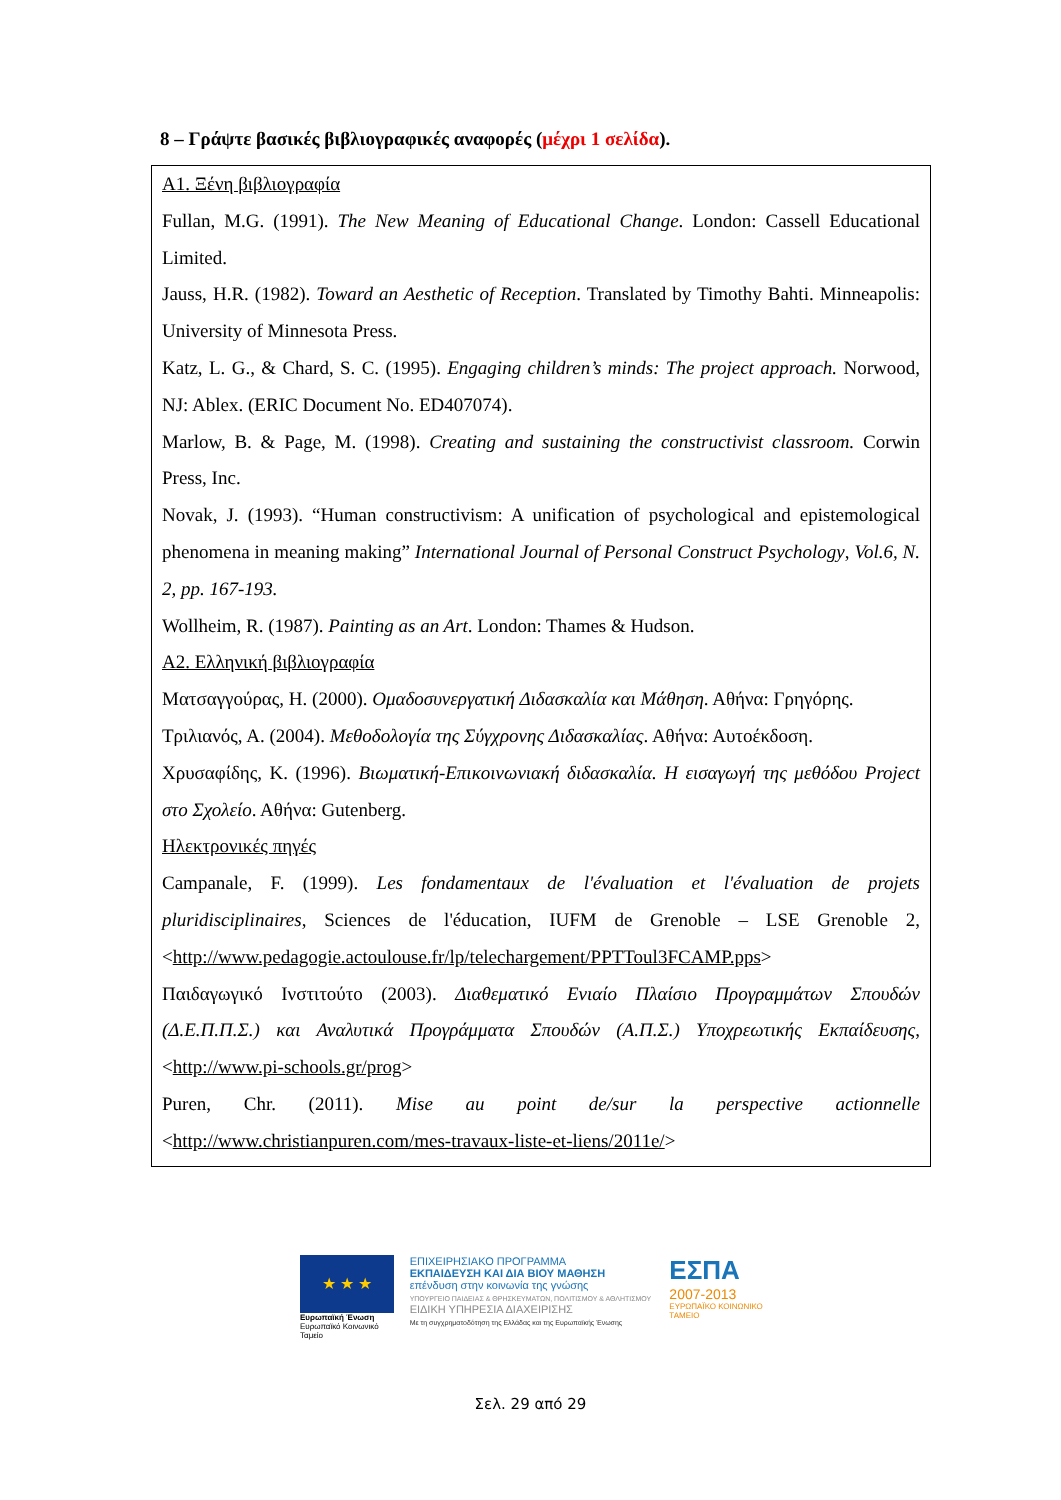8 – Γράψτε βασικές βιβλιογραφικές αναφορές (μέχρι 1 σελίδα).
Α1. Ξένη βιβλιογραφία
Fullan, M.G. (1991). The New Meaning of Educational Change. London: Cassell Educational Limited.
Jauss, H.R. (1982). Toward an Aesthetic of Reception. Translated by Timothy Bahti. Minneapolis: University of Minnesota Press.
Katz, L. G., & Chard, S. C. (1995). Engaging children’s minds: The project approach. Norwood, NJ: Ablex. (ERIC Document No. ED407074).
Marlow, B. & Page, M. (1998). Creating and sustaining the constructivist classroom. Corwin Press, Inc.
Novak, J. (1993). “Human constructivism: A unification of psychological and epistemological phenomena in meaning making” International Journal of Personal Construct Psychology, Vol.6, N. 2, pp. 167-193.
Wollheim, R. (1987). Painting as an Art. London: Thames & Hudson.
Α2. Ελληνική βιβλιογραφία
Ματσαγγούρας, Η. (2000). Ομαδοσυνεργατική Διδασκαλία και Μάθηση. Αθήνα: Γρηγόρης.
Τριλιανός, Α. (2004). Μεθοδολογία της Σύγχρονης Διδασκαλίας. Αθήνα: Αυτοέκδοση.
Χρυσαφίδης, Κ. (1996). Βιωματική-Επικοινωνιακή διδασκαλία. Η εισαγωγή της μεθόδου Project στο Σχολείο. Αθήνα: Gutenberg.
Ηλεκτρονικές πηγές
Campanale, F. (1999). Les fondamentaux de l'évaluation et l'évaluation de projets pluridisciplinaires, Sciences de l'éducation, IUFM de Grenoble – LSE Grenoble 2, <http://www.pedagogie.actoulouse.fr/lp/telechargement/PPTToul3FCAMP.pps>
Παιδαγωγικό Ινστιτούτο (2003). Διαθεματικό Ενιαίο Πλαίσιο Προγραμμάτων Σπουδών (Δ.Ε.Π.Π.Σ.) και Αναλυτικά Προγράμματα Σπουδών (Α.Π.Σ.) Υποχρεωτικής Εκπαίδευσης, <http://www.pi-schools.gr/prog>
Puren, Chr. (2011). Mise au point de/sur la perspective actionnelle <http://www.christianpuren.com/mes-travaux-liste-et-liens/2011e/>
★ ★ ★
Ευρωπαϊκή Ένωση
Ευρωπαϊκό Κοινωνικό Ταμείο
ΕΠΙΧΕΙΡΗΣΙΑΚΟ ΠΡΟΓΡΑΜΜΑ
ΕΚΠΑΙΔΕΥΣΗ ΚΑΙ ΔΙΑ ΒΙΟΥ ΜΑΘΗΣΗ
επένδυση στην κοινωνία της γνώσης
ΥΠΟΥΡΓΕΙΟ ΠΑΙΔΕΙΑΣ & ΘΡΗΣΚΕΥΜΑΤΩΝ, ΠΟΛΙΤΙΣΜΟΥ & ΑΘΛΗΤΙΣΜΟΥ
ΕΙΔΙΚΗ ΥΠΗΡΕΣΙΑ ΔΙΑΧΕΙΡΙΣΗΣ
Με τη συγχρηματοδότηση της Ελλάδας και της Ευρωπαϊκής Ένωσης
ΕΣΠΑ
2007-2013
ΕΥΡΩΠΑΪΚΟ ΚΟΙΝΩΝΙΚΟ ΤΑΜΕΙΟ
Σελ. 29 από 29